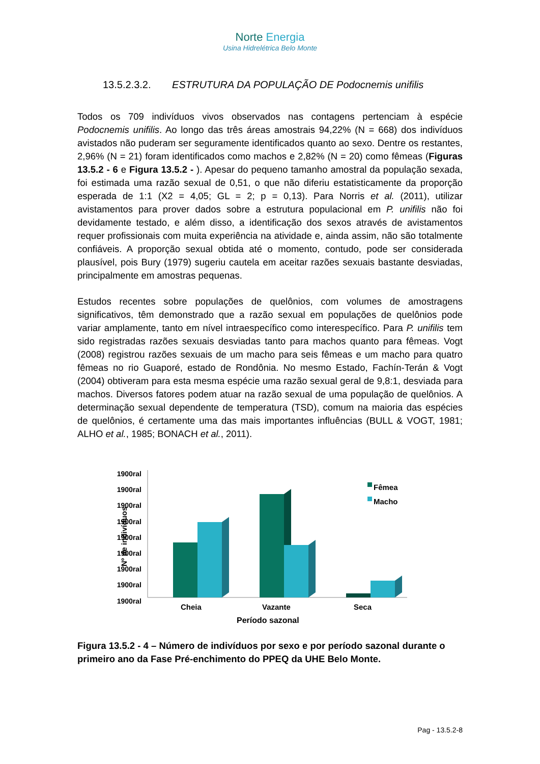Norte Energia
Usina Hidrelétrica Belo Monte
13.5.2.3.2. ESTRUTURA DA POPULAÇÃO DE Podocnemis unifilis
Todos os 709 indivíduos vivos observados nas contagens pertenciam à espécie Podocnemis unifilis. Ao longo das três áreas amostrais 94,22% (N = 668) dos indivíduos avistados não puderam ser seguramente identificados quanto ao sexo. Dentre os restantes, 2,96% (N = 21) foram identificados como machos e 2,82% (N = 20) como fêmeas (Figuras 13.5.2 - 6 e Figura 13.5.2 - ). Apesar do pequeno tamanho amostral da população sexada, foi estimada uma razão sexual de 0,51, o que não diferiu estatisticamente da proporção esperada de 1:1 (X2 = 4,05; GL = 2; p = 0,13). Para Norris et al. (2011), utilizar avistamentos para prover dados sobre a estrutura populacional em P. unifilis não foi devidamente testado, e além disso, a identificação dos sexos através de avistamentos requer profissionais com muita experiência na atividade e, ainda assim, não são totalmente confiáveis. A proporção sexual obtida até o momento, contudo, pode ser considerada plausível, pois Bury (1979) sugeriu cautela em aceitar razões sexuais bastante desviadas, principalmente em amostras pequenas.
Estudos recentes sobre populações de quelônios, com volumes de amostragens significativos, têm demonstrado que a razão sexual em populações de quelônios pode variar amplamente, tanto em nível intraespecífico como interespecífico. Para P. unifilis tem sido registradas razões sexuais desviadas tanto para machos quanto para fêmeas. Vogt (2008) registrou razões sexuais de um macho para seis fêmeas e um macho para quatro fêmeas no rio Guaporé, estado de Rondônia. No mesmo Estado, Fachín-Terán & Vogt (2004) obtiveram para esta mesma espécie uma razão sexual geral de 9,8:1, desviada para machos. Diversos fatores podem atuar na razão sexual de uma população de quelônios. A determinação sexual dependente de temperatura (TSD), comum na maioria das espécies de quelônios, é certamente uma das mais importantes influências (BULL & VOGT, 1981; ALHO et al., 1985; BONACH et al., 2011).
1900ral
1900ral
1900ral
1900ral
1900ral
1900ral
1900ral
1900ral
1900ral
Nº de indivíduos
Fêmea
Macho
Cheia Vazante Seca
Período sazonal
Figura 13.5.2 - 4 – Número de indivíduos por sexo e por período sazonal durante o primeiro ano da Fase Pré-enchimento do PPEQ da UHE Belo Monte.
Pag - 13.5.2-8